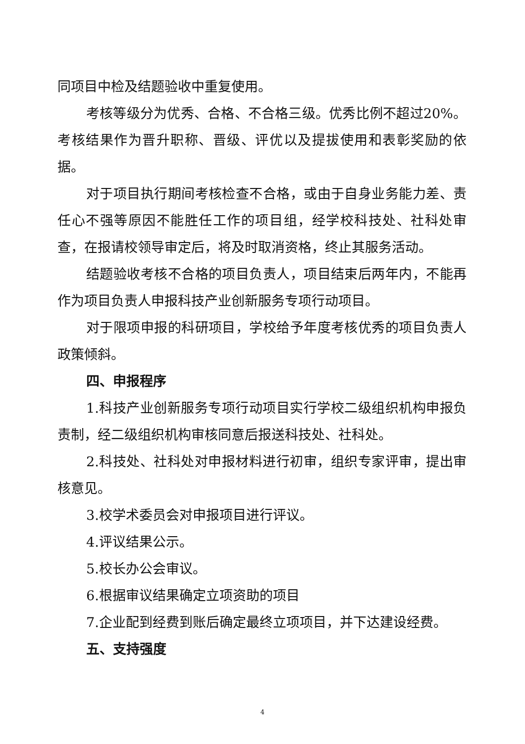同项目中检及结题验收中重复使用。
考核等级分为优秀、合格、不合格三级。优秀比例不超过20%。考核结果作为晋升职称、晋级、评优以及提拔使用和表彰奖励的依据。
对于项目执行期间考核检查不合格，或由于自身业务能力差、责任心不强等原因不能胜任工作的项目组，经学校科技处、社科处审查，在报请校领导审定后，将及时取消资格，终止其服务活动。
结题验收考核不合格的项目负责人，项目结束后两年内，不能再作为项目负责人申报科技产业创新服务专项行动项目。
对于限项申报的科研项目，学校给予年度考核优秀的项目负责人政策倾斜。
四、申报程序
1.科技产业创新服务专项行动项目实行学校二级组织机构申报负责制，经二级组织机构审核同意后报送科技处、社科处。
2.科技处、社科处对申报材料进行初审，组织专家评审，提出审核意见。
3.校学术委员会对申报项目进行评议。
4.评议结果公示。
5.校长办公会审议。
6.根据审议结果确定立项资助的项目
7.企业配到经费到账后确定最终立项项目，并下达建设经费。
五、支持强度
4